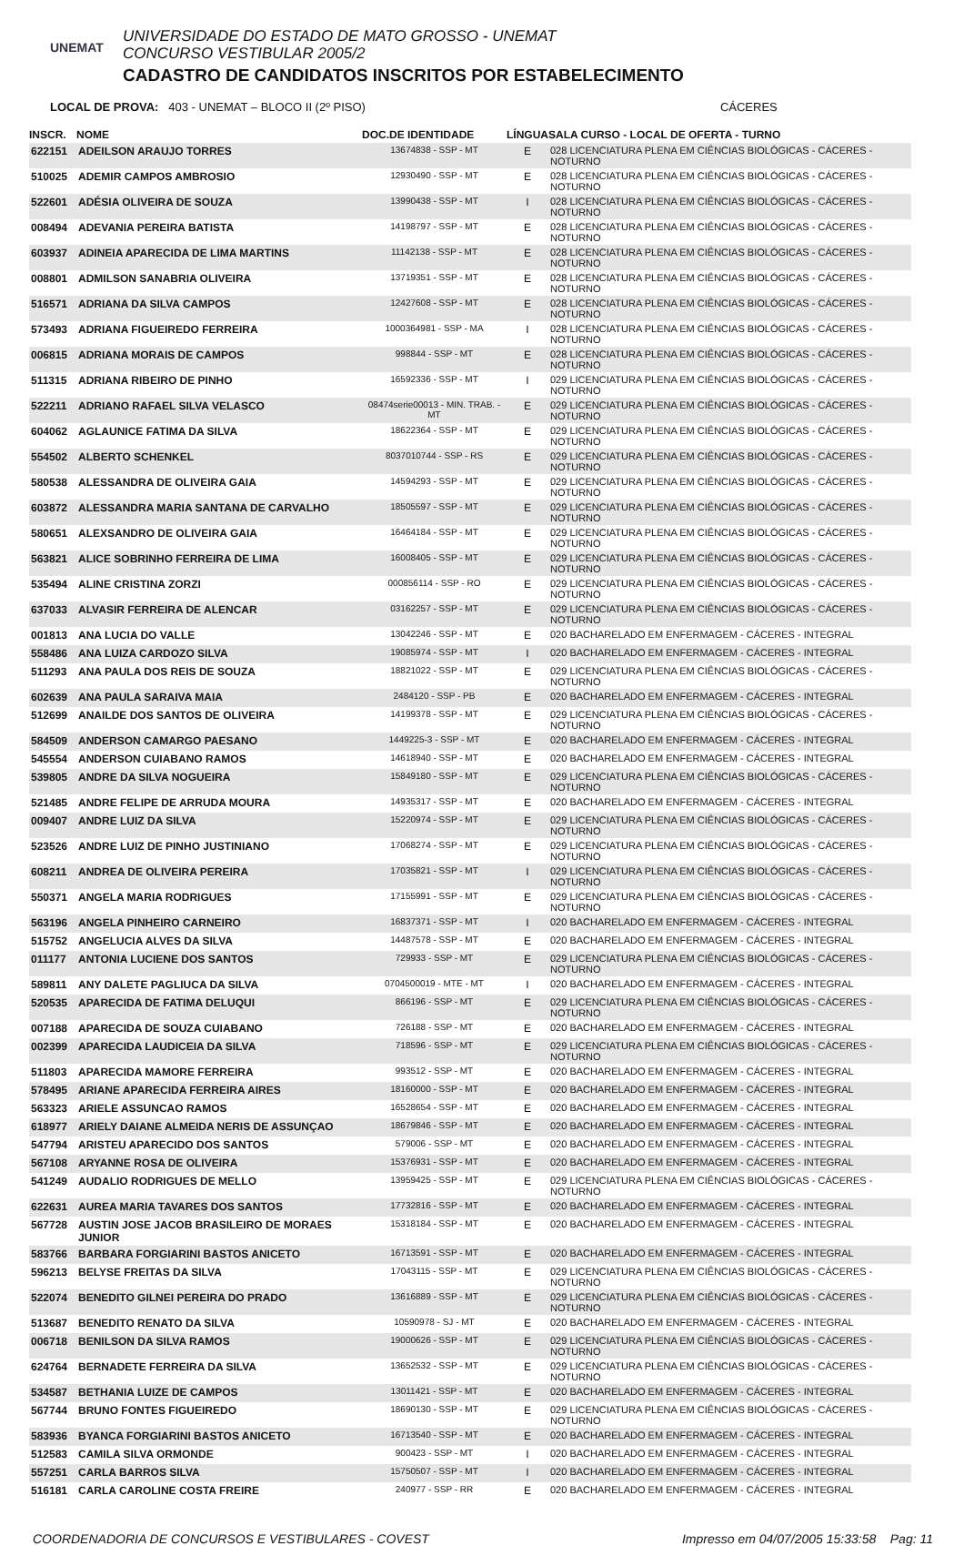UNEMAT
UNIVERSIDADE DO ESTADO DE MATO GROSSO - UNEMAT
CONCURSO VESTIBULAR 2005/2
CADASTRO DE CANDIDATOS INSCRITOS POR ESTABELECIMENTO
LOCAL DE PROVA: 403 - UNEMAT – BLOCO II (2º PISO) CÁCERES
| INSCR. | NOME | DOC.DE IDENTIDADE | LÍNGUA | SALA CURSO - LOCAL DE OFERTA - TURNO |
| --- | --- | --- | --- | --- |
| 622151 | ADEILSON ARAUJO TORRES | 13674838 - SSP - MT | E | 028 LICENCIATURA PLENA EM CIÊNCIAS BIOLÓGICAS - CÁCERES - NOTURNO |
| 510025 | ADEMIR CAMPOS AMBROSIO | 12930490 - SSP - MT | E | 028 LICENCIATURA PLENA EM CIÊNCIAS BIOLÓGICAS - CÁCERES - NOTURNO |
| 522601 | ADÉSIA OLIVEIRA DE SOUZA | 13990438 - SSP - MT | I | 028 LICENCIATURA PLENA EM CIÊNCIAS BIOLÓGICAS - CÁCERES - NOTURNO |
| 008494 | ADEVANIA PEREIRA BATISTA | 14198797 - SSP - MT | E | 028 LICENCIATURA PLENA EM CIÊNCIAS BIOLÓGICAS - CÁCERES - NOTURNO |
| 603937 | ADINEIA APARECIDA DE LIMA MARTINS | 11142138 - SSP - MT | E | 028 LICENCIATURA PLENA EM CIÊNCIAS BIOLÓGICAS - CÁCERES - NOTURNO |
| 008801 | ADMILSON SANABRIA OLIVEIRA | 13719351 - SSP - MT | E | 028 LICENCIATURA PLENA EM CIÊNCIAS BIOLÓGICAS - CÁCERES - NOTURNO |
| 516571 | ADRIANA DA SILVA CAMPOS | 12427608 - SSP - MT | E | 028 LICENCIATURA PLENA EM CIÊNCIAS BIOLÓGICAS - CÁCERES - NOTURNO |
| 573493 | ADRIANA FIGUEIREDO FERREIRA | 1000364981 - SSP - MA | I | 028 LICENCIATURA PLENA EM CIÊNCIAS BIOLÓGICAS - CÁCERES - NOTURNO |
| 006815 | ADRIANA MORAIS DE CAMPOS | 998844 - SSP - MT | E | 028 LICENCIATURA PLENA EM CIÊNCIAS BIOLÓGICAS - CÁCERES - NOTURNO |
| 511315 | ADRIANA RIBEIRO DE PINHO | 16592336 - SSP - MT | I | 029 LICENCIATURA PLENA EM CIÊNCIAS BIOLÓGICAS - CÁCERES - NOTURNO |
| 522211 | ADRIANO RAFAEL SILVA VELASCO | 08474serie00013 - MIN. TRAB. - MT | E | 029 LICENCIATURA PLENA EM CIÊNCIAS BIOLÓGICAS - CÁCERES - NOTURNO |
| 604062 | AGLAUNICE FATIMA DA SILVA | 18622364 - SSP - MT | E | 029 LICENCIATURA PLENA EM CIÊNCIAS BIOLÓGICAS - CÁCERES - NOTURNO |
| 554502 | ALBERTO SCHENKEL | 8037010744 - SSP - RS | E | 029 LICENCIATURA PLENA EM CIÊNCIAS BIOLÓGICAS - CÁCERES - NOTURNO |
| 580538 | ALESSANDRA DE OLIVEIRA GAIA | 14594293 - SSP - MT | E | 029 LICENCIATURA PLENA EM CIÊNCIAS BIOLÓGICAS - CÁCERES - NOTURNO |
| 603872 | ALESSANDRA MARIA SANTANA DE CARVALHO | 18505597 - SSP - MT | E | 029 LICENCIATURA PLENA EM CIÊNCIAS BIOLÓGICAS - CÁCERES - NOTURNO |
| 580651 | ALEXSANDRO DE OLIVEIRA GAIA | 16464184 - SSP - MT | E | 029 LICENCIATURA PLENA EM CIÊNCIAS BIOLÓGICAS - CÁCERES - NOTURNO |
| 563821 | ALICE SOBRINHO FERREIRA DE LIMA | 16008405 - SSP - MT | E | 029 LICENCIATURA PLENA EM CIÊNCIAS BIOLÓGICAS - CÁCERES - NOTURNO |
| 535494 | ALINE CRISTINA ZORZI | 000856114 - SSP - RO | E | 029 LICENCIATURA PLENA EM CIÊNCIAS BIOLÓGICAS - CÁCERES - NOTURNO |
| 637033 | ALVASIR FERREIRA DE ALENCAR | 03162257 - SSP - MT | E | 029 LICENCIATURA PLENA EM CIÊNCIAS BIOLÓGICAS - CÁCERES - NOTURNO |
| 001813 | ANA LUCIA DO VALLE | 13042246 - SSP - MT | E | 020 BACHARELADO EM ENFERMAGEM - CÁCERES - INTEGRAL |
| 558486 | ANA LUIZA CARDOZO SILVA | 19085974 - SSP - MT | I | 020 BACHARELADO EM ENFERMAGEM - CÁCERES - INTEGRAL |
| 511293 | ANA PAULA DOS REIS DE SOUZA | 18821022 - SSP - MT | E | 029 LICENCIATURA PLENA EM CIÊNCIAS BIOLÓGICAS - CÁCERES - NOTURNO |
| 602639 | ANA PAULA SARAIVA MAIA | 2484120 - SSP - PB | E | 020 BACHARELADO EM ENFERMAGEM - CÁCERES - INTEGRAL |
| 512699 | ANAILDE DOS SANTOS DE OLIVEIRA | 14199378 - SSP - MT | E | 029 LICENCIATURA PLENA EM CIÊNCIAS BIOLÓGICAS - CÁCERES - NOTURNO |
| 584509 | ANDERSON CAMARGO PAESANO | 1449225-3 - SSP - MT | E | 020 BACHARELADO EM ENFERMAGEM - CÁCERES - INTEGRAL |
| 545554 | ANDERSON CUIABANO RAMOS | 14618940 - SSP - MT | E | 020 BACHARELADO EM ENFERMAGEM - CÁCERES - INTEGRAL |
| 539805 | ANDRE DA SILVA NOGUEIRA | 15849180 - SSP - MT | E | 029 LICENCIATURA PLENA EM CIÊNCIAS BIOLÓGICAS - CÁCERES - NOTURNO |
| 521485 | ANDRE FELIPE DE ARRUDA MOURA | 14935317 - SSP - MT | E | 020 BACHARELADO EM ENFERMAGEM - CÁCERES - INTEGRAL |
| 009407 | ANDRE LUIZ DA SILVA | 15220974 - SSP - MT | E | 029 LICENCIATURA PLENA EM CIÊNCIAS BIOLÓGICAS - CÁCERES - NOTURNO |
| 523526 | ANDRE LUIZ DE PINHO JUSTINIANO | 17068274 - SSP - MT | E | 029 LICENCIATURA PLENA EM CIÊNCIAS BIOLÓGICAS - CÁCERES - NOTURNO |
| 608211 | ANDREA DE OLIVEIRA PEREIRA | 17035821 - SSP - MT | I | 029 LICENCIATURA PLENA EM CIÊNCIAS BIOLÓGICAS - CÁCERES - NOTURNO |
| 550371 | ANGELA MARIA RODRIGUES | 17155991 - SSP - MT | E | 029 LICENCIATURA PLENA EM CIÊNCIAS BIOLÓGICAS - CÁCERES - NOTURNO |
| 563196 | ANGELA PINHEIRO CARNEIRO | 16837371 - SSP - MT | I | 020 BACHARELADO EM ENFERMAGEM - CÁCERES - INTEGRAL |
| 515752 | ANGELUCIA ALVES DA SILVA | 14487578 - SSP - MT | E | 020 BACHARELADO EM ENFERMAGEM - CÁCERES - INTEGRAL |
| 011177 | ANTONIA LUCIENE DOS SANTOS | 729933 - SSP - MT | E | 029 LICENCIATURA PLENA EM CIÊNCIAS BIOLÓGICAS - CÁCERES - NOTURNO |
| 589811 | ANY DALETE PAGLIUCA DA SILVA | 0704500019 - MTE - MT | I | 020 BACHARELADO EM ENFERMAGEM - CÁCERES - INTEGRAL |
| 520535 | APARECIDA DE FATIMA DELUQUI | 866196 - SSP - MT | E | 029 LICENCIATURA PLENA EM CIÊNCIAS BIOLÓGICAS - CÁCERES - NOTURNO |
| 007188 | APARECIDA DE SOUZA CUIABANO | 726188 - SSP - MT | E | 020 BACHARELADO EM ENFERMAGEM - CÁCERES - INTEGRAL |
| 002399 | APARECIDA LAUDICEIA DA SILVA | 718596 - SSP - MT | E | 029 LICENCIATURA PLENA EM CIÊNCIAS BIOLÓGICAS - CÁCERES - NOTURNO |
| 511803 | APARECIDA MAMORE FERREIRA | 993512 - SSP - MT | E | 020 BACHARELADO EM ENFERMAGEM - CÁCERES - INTEGRAL |
| 578495 | ARIANE APARECIDA FERREIRA AIRES | 18160000 - SSP - MT | E | 020 BACHARELADO EM ENFERMAGEM - CÁCERES - INTEGRAL |
| 563323 | ARIELE ASSUNCAO RAMOS | 16528654 - SSP - MT | E | 020 BACHARELADO EM ENFERMAGEM - CÁCERES - INTEGRAL |
| 618977 | ARIELY DAIANE ALMEIDA NERIS DE ASSUNÇAO | 18679846 - SSP - MT | E | 020 BACHARELADO EM ENFERMAGEM - CÁCERES - INTEGRAL |
| 547794 | ARISTEU APARECIDO DOS SANTOS | 579006 - SSP - MT | E | 020 BACHARELADO EM ENFERMAGEM - CÁCERES - INTEGRAL |
| 567108 | ARYANNE ROSA DE OLIVEIRA | 15376931 - SSP - MT | E | 020 BACHARELADO EM ENFERMAGEM - CÁCERES - INTEGRAL |
| 541249 | AUDALIO RODRIGUES DE MELLO | 13959425 - SSP - MT | E | 029 LICENCIATURA PLENA EM CIÊNCIAS BIOLÓGICAS - CÁCERES - NOTURNO |
| 622631 | AUREA MARIA TAVARES DOS SANTOS | 17732816 - SSP - MT | E | 020 BACHARELADO EM ENFERMAGEM - CÁCERES - INTEGRAL |
| 567728 | AUSTIN JOSE JACOB BRASILEIRO DE MORAES JUNIOR | 15318184 - SSP - MT | E | 020 BACHARELADO EM ENFERMAGEM - CÁCERES - INTEGRAL |
| 583766 | BARBARA FORGIARINI BASTOS ANICETO | 16713591 - SSP - MT | E | 020 BACHARELADO EM ENFERMAGEM - CÁCERES - INTEGRAL |
| 596213 | BELYSE FREITAS DA SILVA | 17043115 - SSP - MT | E | 029 LICENCIATURA PLENA EM CIÊNCIAS BIOLÓGICAS - CÁCERES - NOTURNO |
| 522074 | BENEDITO GILNEI PEREIRA DO PRADO | 13616889 - SSP - MT | E | 029 LICENCIATURA PLENA EM CIÊNCIAS BIOLÓGICAS - CÁCERES - NOTURNO |
| 513687 | BENEDITO RENATO DA SILVA | 10590978 - SJ - MT | E | 020 BACHARELADO EM ENFERMAGEM - CÁCERES - INTEGRAL |
| 006718 | BENILSON DA SILVA RAMOS | 19000626 - SSP - MT | E | 029 LICENCIATURA PLENA EM CIÊNCIAS BIOLÓGICAS - CÁCERES - NOTURNO |
| 624764 | BERNADETE FERREIRA DA SILVA | 13652532 - SSP - MT | E | 029 LICENCIATURA PLENA EM CIÊNCIAS BIOLÓGICAS - CÁCERES - NOTURNO |
| 534587 | BETHANIA LUIZE DE CAMPOS | 13011421 - SSP - MT | E | 020 BACHARELADO EM ENFERMAGEM - CÁCERES - INTEGRAL |
| 567744 | BRUNO FONTES FIGUEIREDO | 18690130 - SSP - MT | E | 029 LICENCIATURA PLENA EM CIÊNCIAS BIOLÓGICAS - CÁCERES - NOTURNO |
| 583936 | BYANCA FORGIARINI BASTOS ANICETO | 16713540 - SSP - MT | E | 020 BACHARELADO EM ENFERMAGEM - CÁCERES - INTEGRAL |
| 512583 | CAMILA SILVA ORMONDE | 900423 - SSP - MT | I | 020 BACHARELADO EM ENFERMAGEM - CÁCERES - INTEGRAL |
| 557251 | CARLA BARROS SILVA | 15750507 - SSP - MT | I | 020 BACHARELADO EM ENFERMAGEM - CÁCERES - INTEGRAL |
| 516181 | CARLA CAROLINE COSTA FREIRE | 240977 - SSP - RR | E | 020 BACHARELADO EM ENFERMAGEM - CÁCERES - INTEGRAL |
COORDENADORIA DE CONCURSOS E VESTIBULARES - COVEST Impresso em 04/07/2005 15:33:58 Pag: 11